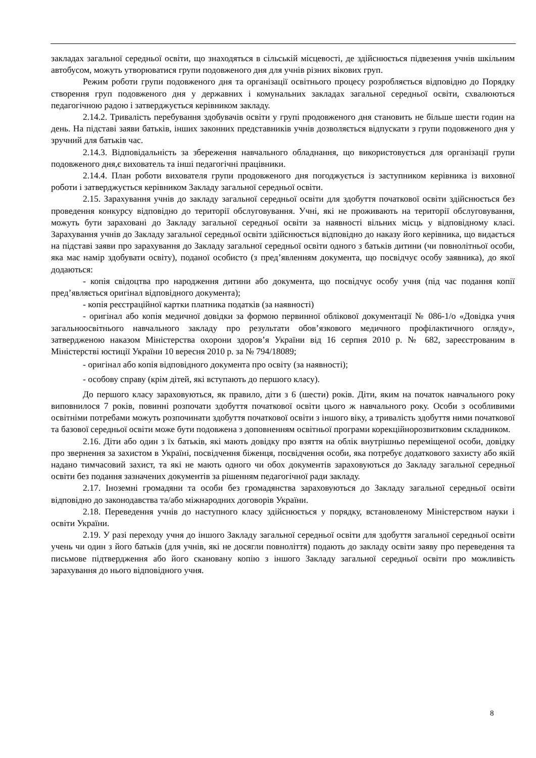закладах загальної середньої освіти, що знаходяться в сільській місцевості, де здійснюється підвезення учнів шкільним автобусом, можуть утворюватися групи подовженого дня для учнів різних вікових груп.
Режим роботи групи подовженого дня та організації освітнього процесу розробляється відповідно до Порядку створення груп подовженого дня у державних і комунальних закладах загальної середньої освіти, схвалюються педагогічною радою і затверджується керівником закладу.
2.14.2. Тривалість перебування здобувачів освіти у групі продовженого дня становить не більше шести годин на день. На підставі заяви батьків, інших законних представників учнів дозволяється відпускати з групи подовженого дня у зручний для батьків час.
2.14.3. Відповідальність за збереження навчального обладнання, що використовується для організації групи подовженого дня,є вихователь та інші педагогічні працівники.
2.14.4. План роботи вихователя групи продовженого дня погоджується із заступником керівника із виховної роботи і затверджується керівником Закладу загальної середньої освіти.
2.15. Зарахування учнів до закладу загальної середньої освіти для здобуття початкової освіти здійснюється без проведення конкурсу відповідно до території обслуговування. Учні, які не проживають на території обслуговування, можуть бути зараховані до Закладу загальної середньої освіти за наявності вільних місць у відповідному класі. Зарахування учнів до Закладу загальної середньої освіти здійснюється відповідно до наказу його керівника, що видається на підставі заяви про зарахування до Закладу загальної середньої освіти одного з батьків дитини (чи повнолітньої особи, яка має намір здобувати освіту), поданої особисто (з пред’явленням документа, що посвідчує особу заявника), до якої додаються:
- копія свідоцтва про народження дитини або документа, що посвідчує особу учня (під час подання копії пред’являється оригінал відповідного документа);
- копія реєстраційної картки платника податків (за наявності)
- оригінал або копія медичної довідки за формою первинної облікової документації № 086-1/о «Довідка учня загальноосвітнього навчального закладу про результати обов’язкового медичного профілактичного огляду», затвердженою наказом Міністерства охорони здоров’я України від 16 серпня 2010 р. № 682, зареєстрованим в Міністерстві юстиції України 10 вересня 2010 р. за № 794/18089;
- оригінал або копія відповідного документа про освіту (за наявності);
- особову справу (крім дітей, які вступають до першого класу).
До першого класу зараховуються, як правило, діти з 6 (шести) років. Діти, яким на початок навчального року виповнилося 7 років, повинні розпочати здобуття початкової освіти цього ж навчального року. Особи з особливими освітніми потребами можуть розпочинати здобуття початкової освіти з іншого віку, а тривалість здобуття ними початкової та базової середньої освіти може бути подовжена з доповненням освітньої програми корекційнорозвитковим складником.
2.16. Діти або один з їх батьків, які мають довідку про взяття на облік внутрішньо переміщеної особи, довідку про звернення за захистом в Україні, посвідчення біженця, посвідчення особи, яка потребує додаткового захисту або якій надано тимчасовий захист, та які не мають одного чи обох документів зараховуються до Закладу загальної середньої освіти без подання зазначених документів за рішенням педагогічної ради закладу.
2.17. Іноземні громадяни та особи без громадянства зараховуються до Закладу загальної середньої освіти відповідно до законодавства та/або міжнародних договорів України.
2.18. Переведення учнів до наступного класу здійснюється у порядку, встановленому Міністерством науки і освіти України.
2.19. У разі переходу учня до іншого Закладу загальної середньої освіти для здобуття загальної середньої освіти учень чи один з його батьків (для учнів, які не досягли повноліття) подають до закладу освіти заяву про переведення та письмове підтвердження або його скановану копію з іншого Закладу загальної середньої освіти про можливість зарахування до нього відповідного учня.
8